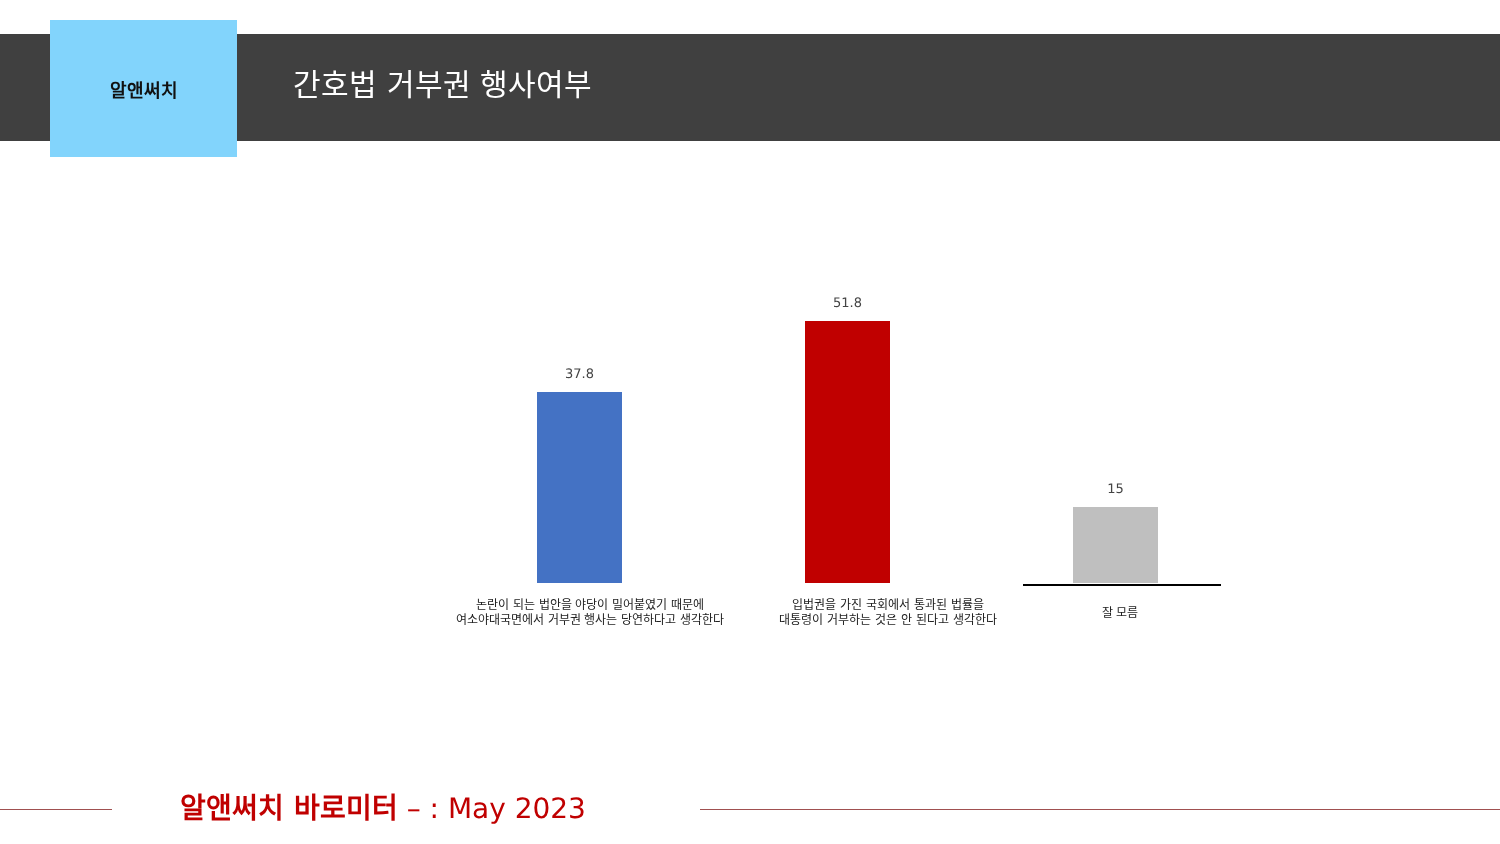알앤써치
간호법 거부권 행사여부
37.8
51.8
15
논란이 되는 법안을 야당이 밀어붙였기 때문에
여소야대국면에서 거부권 행사는 당연하다고 생각한다
입법권을 가진 국회에서 통과된 법률을
대통령이 거부하는 것은 안 된다고 생각한다
잘 모름
알앤써치 바로미터 – : May 2023